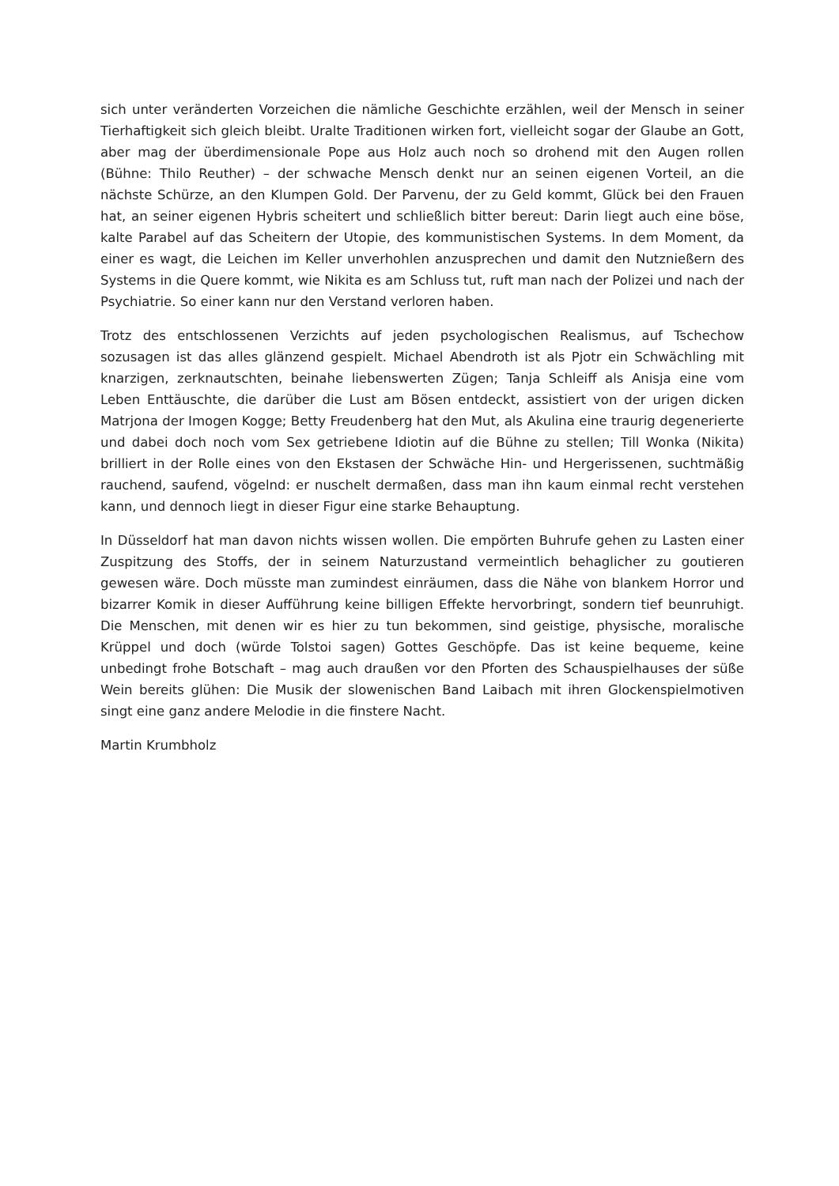sich unter veränderten Vorzeichen die nämliche Geschichte erzählen, weil der Mensch in seiner Tierhaftigkeit sich gleich bleibt. Uralte Traditionen wirken fort, vielleicht sogar der Glaube an Gott, aber mag der überdimensionale Pope aus Holz auch noch so drohend mit den Augen rollen (Bühne: Thilo Reuther) – der schwache Mensch denkt nur an seinen eigenen Vorteil, an die nächste Schürze, an den Klumpen Gold. Der Parvenu, der zu Geld kommt, Glück bei den Frauen hat, an seiner eigenen Hybris scheitert und schließlich bitter bereut: Darin liegt auch eine böse, kalte Parabel auf das Scheitern der Utopie, des kommunistischen Systems. In dem Moment, da einer es wagt, die Leichen im Keller unverhohlen anzusprechen und damit den Nutznießern des Systems in die Quere kommt, wie Nikita es am Schluss tut, ruft man nach der Polizei und nach der Psychiatrie. So einer kann nur den Verstand verloren haben.
Trotz des entschlossenen Verzichts auf jeden psychologischen Realismus, auf Tschechow sozusagen ist das alles glänzend gespielt. Michael Abendroth ist als Pjotr ein Schwächling mit knarzigen, zerknautschten, beinahe liebenswerten Zügen; Tanja Schleiff als Anisja eine vom Leben Enttäuschte, die darüber die Lust am Bösen entdeckt, assistiert von der urigen dicken Matrjona der Imogen Kogge; Betty Freudenberg hat den Mut, als Akulina eine traurig degenerierte und dabei doch noch vom Sex getriebene Idiotin auf die Bühne zu stellen; Till Wonka (Nikita) brilliert in der Rolle eines von den Ekstasen der Schwäche Hin- und Hergerissenen, suchtmäßig rauchend, saufend, vögelnd: er nuschelt dermaßen, dass man ihn kaum einmal recht verstehen kann, und dennoch liegt in dieser Figur eine starke Behauptung.
In Düsseldorf hat man davon nichts wissen wollen. Die empörten Buhrufe gehen zu Lasten einer Zuspitzung des Stoffs, der in seinem Naturzustand vermeintlich behaglicher zu goutieren gewesen wäre. Doch müsste man zumindest einräumen, dass die Nähe von blankem Horror und bizarrer Komik in dieser Aufführung keine billigen Effekte hervorbringt, sondern tief beunruhigt. Die Menschen, mit denen wir es hier zu tun bekommen, sind geistige, physische, moralische Krüppel und doch (würde Tolstoi sagen) Gottes Geschöpfe. Das ist keine bequeme, keine unbedingt frohe Botschaft – mag auch draußen vor den Pforten des Schauspielhauses der süße Wein bereits glühen: Die Musik der slowenischen Band Laibach mit ihren Glockenspielmotiven singt eine ganz andere Melodie in die finstere Nacht.
Martin Krumbholz